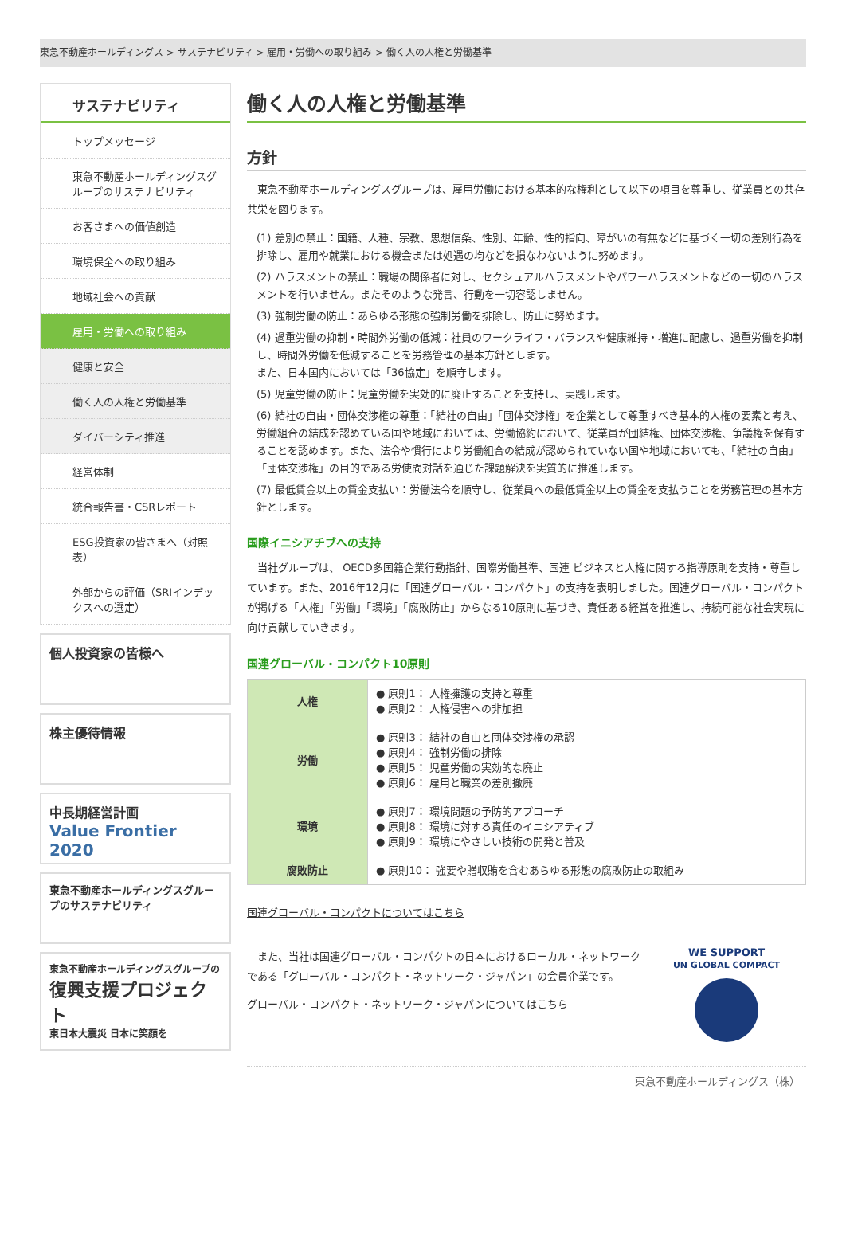東急不動産ホールディングス > サステナビリティ > 雇用・労働への取り組み > 働く人の人権と労働基準
サステナビリティ
トップメッセージ
東急不動産ホールディングスグループのサステナビリティ
お客さまへの価値創造
環境保全への取り組み
地域社会への貢献
雇用・労働への取り組み
健康と安全
働く人の人権と労働基準
ダイバーシティ推進
経営体制
統合報告書・CSRレポート
ESG投資家の皆さまへ（対照表）
外部からの評価（SRIインデックスへの選定）
個人投資家の皆様へ
株主優待情報
中長期経営計画
Value Frontier 2020
東急不動産ホールディングスグループのサステナビリティ
東急不動産ホールディングスグループの
復興支援プロジェクト
東日本大震災 日本に笑顔を
働く人の人権と労働基準
方針
　東急不動産ホールディングスグループは、雇用労働における基本的な権利として以下の項目を尊重し、従業員との共存共栄を図ります。
(1) 差別の禁止：国籍、人種、宗教、思想信条、性別、年齢、性的指向、障がいの有無などに基づく一切の差別行為を排除し、雇用や就業における機会または処遇の均などを損なわないように努めます。
(2) ハラスメントの禁止：職場の関係者に対し、セクシュアルハラスメントやパワーハラスメントなどの一切のハラスメントを行いません。またそのような発言、行動を一切容認しません。
(3) 強制労働の防止：あらゆる形態の強制労働を排除し、防止に努めます。
(4) 過重労働の抑制・時間外労働の低減：社員のワークライフ・バランスや健康維持・増進に配慮し、過重労働を抑制し、時間外労働を低減することを労務管理の基本方針とします。
また、日本国内においては「36協定」を順守します。
(5) 児童労働の防止：児童労働を実効的に廃止することを支持し、実践します。
(6) 結社の自由・団体交渉権の尊重：「結社の自由」「団体交渉権」を企業として尊重すべき基本的人権の要素と考え、労働組合の結成を認めている国や地域においては、労働協約において、従業員が団結権、団体交渉権、争議権を保有することを認めます。また、法令や慣行により労働組合の結成が認められていない国や地域においても、「結社の自由」「団体交渉権」の目的である労使間対話を通じた課題解決を実質的に推進します。
(7) 最低賃金以上の賃金支払い：労働法令を順守し、従業員への最低賃金以上の賃金を支払うことを労務管理の基本方針とします。
国際イニシアチブへの支持
　当社グループは、 OECD多国籍企業行動指針、国際労働基準、国連 ビジネスと人権に関する指導原則を支持・尊重しています。また、2016年12月に「国連グローバル・コンパクト」の支持を表明しました。国連グローバル・コンパクトが掲げる「人権」「労働」「環境」「腐敗防止」からなる10原則に基づき、責任ある経営を推進し、持続可能な社会実現に向け貢献していきます。
国連グローバル・コンパクト10原則
| 人権 | ● 原則1： 人権擁護の支持と尊重 ● 原則2： 人権侵害への非加担 |
| 労働 | ● 原則3： 結社の自由と団体交渉権の承認 ● 原則4： 強制労働の排除 ● 原則5： 児童労働の実効的な廃止 ● 原則6： 雇用と職業の差別撤廃 |
| 環境 | ● 原則7： 環境問題の予防的アプローチ ● 原則8： 環境に対する責任のイニシアティブ ● 原則9： 環境にやさしい技術の開発と普及 |
| 腐敗防止 | ● 原則10： 強要や贈収賄を含むあらゆる形態の腐敗防止の取組み |
国連グローバル・コンパクトについてはこちら
　また、当社は国連グローバル・コンパクトの日本におけるローカル・ネットワークである「グローバル・コンパクト・ネットワーク・ジャパン」の会員企業です。
グローバル・コンパクト・ネットワーク・ジャパンについてはこちら
WE SUPPORT
UN GLOBAL COMPACT
東急不動産ホールディングス（株）